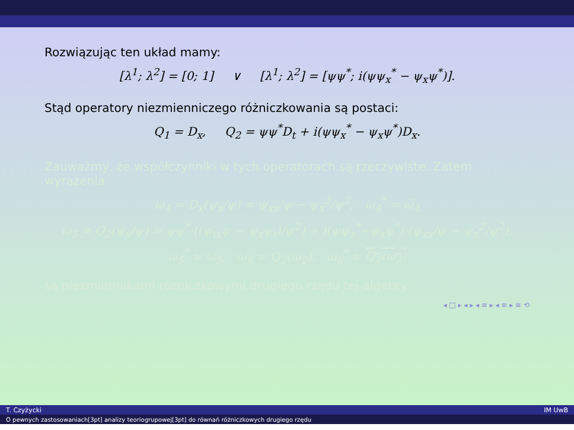Rozwiązując ten układ mamy:
[λ<sup>1</sup>; λ<sup>2</sup>] = [0; 1] ∨ [λ<sup>1</sup>; λ<sup>2</sup>] = [ψψ<sup>*</sup>; i(ψψ<sub>x</sub><sup>*</sup> − ψ<sub>x</sub>ψ<sup>*</sup>)].
Stąd operatory niezmienniczego różniczkowania są postaci:
Q<sub>1</sub> = D<sub>x</sub>, Q<sub>2</sub> = ψψ<sup>*</sup>D<sub>t</sub> + i(ψψ<sub>x</sub><sup>*</sup> − ψ<sub>x</sub>ψ<sup>*</sup>)D<sub>x</sub>.
Zauważmy, że współczynniki w tych operatorach są rzeczywiste. Zatem wyrażenia
ω<sub>4</sub> = D<sub>x</sub>(ψ<sub>x</sub>/ψ) = ψ<sub>xx</sub>/ψ − ψ<sub>x</sub><sup>2</sup>/ψ<sup>2</sup>, ω<sub>4</sub><sup>*</sup> = ω̅<sub>4</sub>
ω<sub>5</sub> = Q<sub>2</sub>(ψ<sub>x</sub>/ψ) = ψψ<sup>*</sup>·((ψ<sub>tx</sub>ψ − ψ<sub>x</sub>ψ<sub>t</sub>)/ψ<sup>2</sup>) + i(ψψ<sub>x</sub><sup>*</sup>−ψ<sub>x</sub>ψ<sup>*</sup>)·(ψ<sub>xx</sub>/ψ − ψ<sub>x</sub><sup>2</sup>/ψ<sup>2</sup>),
ω<sub>5</sub><sup>*</sup> = ω̅<sub>5</sub>, ω<sub>6</sub> = Q<sub>2</sub>(ω<sub>2</sub>), ω<sub>6</sub><sup>*</sup> = Q<sub>2</sub>(ω<sub>2</sub>)
są niezmiennikami różniczkowymi drugiego rzędu tej algebry.
◂ □ ▸ ◂ ▸ ◂ ≡ ▸ ◂ ≡ ▸ ≡ ⟲
T. Czyżycki IM UwB
O pewnych zastosowaniach[3pt] analizy teoriogrupowej[3pt] do równań różniczkowych drugiego rzędu